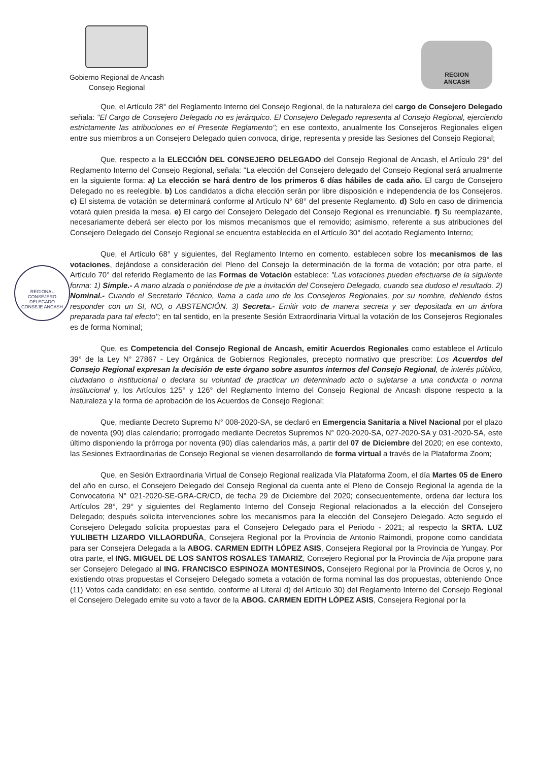Gobierno Regional de Ancash
Consejo Regional
REGION
ANCASH
REGIONAL
CONSEJERO DELEGADO
CONSEJE ANCASH
Que, el Artículo 28° del Reglamento Interno del Consejo Regional, de la naturaleza del cargo de Consejero Delegado señala: "El Cargo de Consejero Delegado no es jerárquico. El Consejero Delegado representa al Consejo Regional, ejerciendo estrictamente las atribuciones en el Presente Reglamento"; en ese contexto, anualmente los Consejeros Regionales eligen entre sus miembros a un Consejero Delegado quien convoca, dirige, representa y preside las Sesiones del Consejo Regional;
Que, respecto a la ELECCIÓN DEL CONSEJERO DELEGADO del Consejo Regional de Ancash, el Artículo 29° del Reglamento Interno del Consejo Regional, señala: "La elección del Consejero delegado del Consejo Regional será anualmente en la siguiente forma: a) La elección se hará dentro de los primeros 6 días hábiles de cada año. El cargo de Consejero Delegado no es reelegible. b) Los candidatos a dicha elección serán por libre disposición e independencia de los Consejeros. c) El sistema de votación se determinará conforme al Artículo N° 68° del presente Reglamento. d) Solo en caso de dirimencia votará quien presida la mesa. e) El cargo del Consejero Delegado del Consejo Regional es irrenunciable. f) Su reemplazante, necesariamente deberá ser electo por los mismos mecanismos que el removido; asimismo, referente a sus atribuciones del Consejero Delegado del Consejo Regional se encuentra establecida en el Artículo 30° del acotado Reglamento Interno;
Que, el Artículo 68° y siguientes, del Reglamento Interno en comento, establecen sobre los mecanismos de las votaciones, dejándose a consideración del Pleno del Consejo la determinación de la forma de votación; por otra parte, el Artículo 70° del referido Reglamento de las Formas de Votación establece: "Las votaciones pueden efectuarse de la siguiente forma: 1) Simple.- A mano alzada o poniéndose de pie a invitación del Consejero Delegado, cuando sea dudoso el resultado. 2) Nominal.- Cuando el Secretario Técnico, llama a cada uno de los Consejeros Regionales, por su nombre, debiendo éstos responder con un SI, NO, o ABSTENCIÓN. 3) Secreta.- Emitir voto de manera secreta y ser depositada en un ánfora preparada para tal efecto"; en tal sentido, en la presente Sesión Extraordinaria Virtual la votación de los Consejeros Regionales es de forma Nominal;
Que, es Competencia del Consejo Regional de Ancash, emitir Acuerdos Regionales como establece el Artículo 39° de la Ley N° 27867 - Ley Orgánica de Gobiernos Regionales, precepto normativo que prescribe: Los Acuerdos del Consejo Regional expresan la decisión de este órgano sobre asuntos internos del Consejo Regional, de interés público, ciudadano o institucional o declara su voluntad de practicar un determinado acto o sujetarse a una conducta o norma institucional y, los Artículos 125° y 126° del Reglamento Interno del Consejo Regional de Ancash dispone respecto a la Naturaleza y la forma de aprobación de los Acuerdos de Consejo Regional;
Que, mediante Decreto Supremo N° 008-2020-SA, se declaró en Emergencia Sanitaria a Nivel Nacional por el plazo de noventa (90) días calendario; prorrogado mediante Decretos Supremos N° 020-2020-SA, 027-2020-SA y 031-2020-SA, este último disponiendo la prórroga por noventa (90) días calendarios más, a partir del 07 de Diciembre del 2020; en ese contexto, las Sesiones Extraordinarias de Consejo Regional se vienen desarrollando de forma virtual a través de la Plataforma Zoom;
Que, en Sesión Extraordinaria Virtual de Consejo Regional realizada Vía Plataforma Zoom, el día Martes 05 de Enero del año en curso, el Consejero Delegado del Consejo Regional da cuenta ante el Pleno de Consejo Regional la agenda de la Convocatoria N° 021-2020-SE-GRA-CR/CD, de fecha 29 de Diciembre del 2020; consecuentemente, ordena dar lectura los Artículos 28°, 29° y siguientes del Reglamento Interno del Consejo Regional relacionados a la elección del Consejero Delegado; después solicita intervenciones sobre los mecanismos para la elección del Consejero Delegado. Acto seguido el Consejero Delegado solicita propuestas para el Consejero Delegado para el Periodo - 2021; al respecto la SRTA. LUZ YULIBETH LIZARDO VILLAORDUÑA, Consejera Regional por la Provincia de Antonio Raimondi, propone como candidata para ser Consejera Delegada a la ABOG. CARMEN EDITH LÓPEZ ASIS, Consejera Regional por la Provincia de Yungay. Por otra parte, el ING. MIGUEL DE LOS SANTOS ROSALES TAMARIZ, Consejero Regional por la Provincia de Aija propone para ser Consejero Delegado al ING. FRANCISCO ESPINOZA MONTESINOS, Consejero Regional por la Provincia de Ocros y, no existiendo otras propuestas el Consejero Delegado someta a votación de forma nominal las dos propuestas, obteniendo Once (11) Votos cada candidato; en ese sentido, conforme al Literal d) del Artículo 30) del Reglamento Interno del Consejo Regional el Consejero Delegado emite su voto a favor de la ABOG. CARMEN EDITH LÓPEZ ASIS, Consejera Regional por la